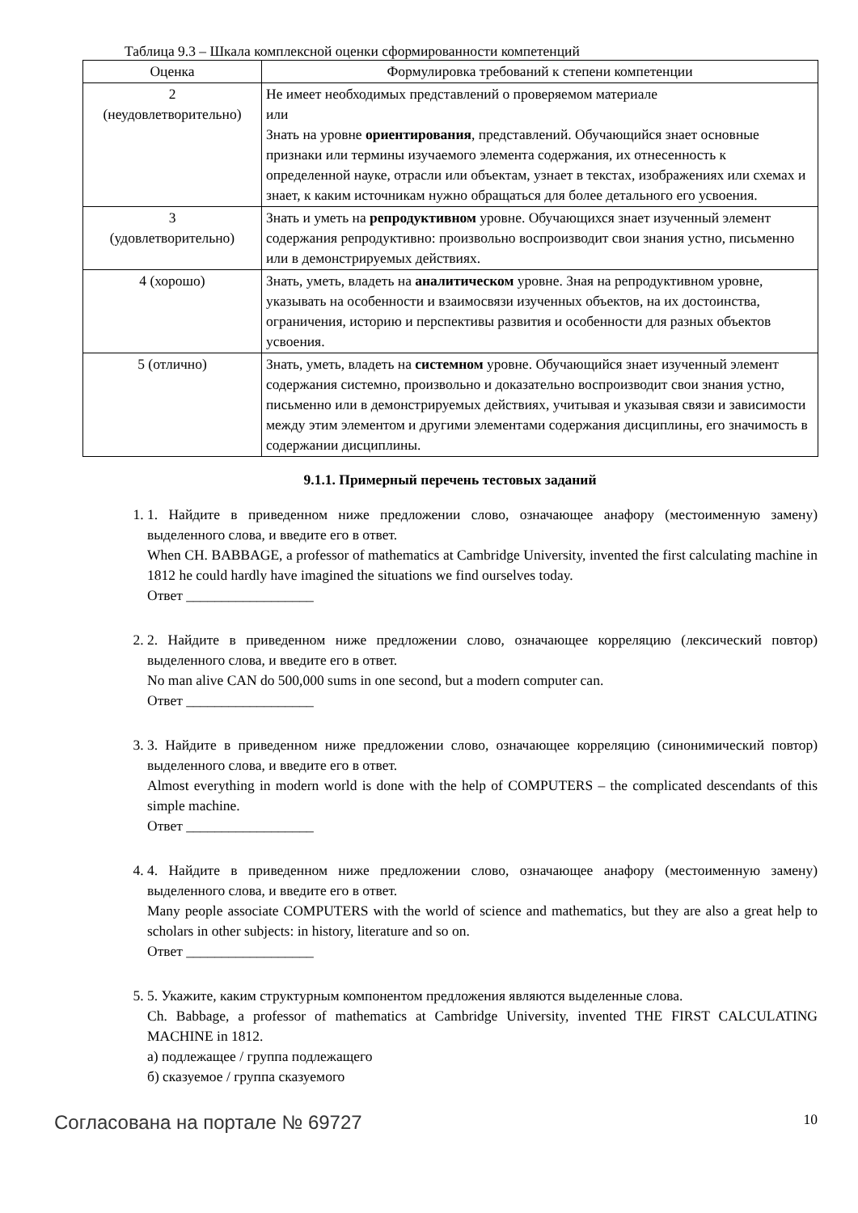Таблица 9.3 – Шкала комплексной оценки сформированности компетенций
| Оценка | Формулировка требований к степени компетенции |
| --- | --- |
| 2 (неудовлетворительно) | Не имеет необходимых представлений о проверяемом материале или Знать на уровне ориентирования , представлений. Обучающийся знает основные признаки или термины изучаемого элемента содержания, их отнесенность к определенной науке, отрасли или объектам, узнает в текстах, изображениях или схемах и знает, к каким источникам нужно обращаться для более детального его усвоения. |
| 3 (удовлетворительно) | Знать и уметь на репродуктивном уровне. Обучающихся знает изученный элемент содержания репродуктивно: произвольно воспроизводит свои знания устно, письменно или в демонстрируемых действиях. |
| 4 (хорошо) | Знать, уметь, владеть на аналитическом уровне. Зная на репродуктивном уровне, указывать на особенности и взаимосвязи изученных объектов, на их достоинства, ограничения, историю и перспективы развития и особенности для разных объектов усвоения. |
| 5 (отлично) | Знать, уметь, владеть на системном уровне. Обучающийся знает изученный элемент содержания системно, произвольно и доказательно воспроизводит свои знания устно, письменно или в демонстрируемых действиях, учитывая и указывая связи и зависимости между этим элементом и другими элементами содержания дисциплины, его значимость в содержании дисциплины. |
9.1.1. Примерный перечень тестовых заданий
1. 1. Найдите в приведенном ниже предложении слово, означающее анафору (местоименную замену) выделенного слова, и введите его в ответ.
When CH. BABBAGE, a professor of mathematics at Cambridge University, invented the first calculating machine in 1812 he could hardly have imagined the situations we find ourselves today.
Ответ __________________
2. 2. Найдите в приведенном ниже предложении слово, означающее корреляцию (лексический повтор) выделенного слова, и введите его в ответ.
No man alive CAN do 500,000 sums in one second, but a modern computer can.
Ответ __________________
3. 3. Найдите в приведенном ниже предложении слово, означающее корреляцию (синонимический повтор) выделенного слова, и введите его в ответ.
Almost everything in modern world is done with the help of COMPUTERS – the complicated descendants of this simple machine.
Ответ __________________
4. 4. Найдите в приведенном ниже предложении слово, означающее анафору (местоименную замену) выделенного слова, и введите его в ответ.
Many people associate COMPUTERS with the world of science and mathematics, but they are also a great help to scholars in other subjects: in history, literature and so on.
Ответ __________________
5. 5. Укажите, каким структурным компонентом предложения являются выделенные слова.
Ch. Babbage, a professor of mathematics at Cambridge University, invented THE FIRST CALCULATING MACHINE in 1812.
а) подлежащее / группа подлежащего
б) сказуемое / группа сказуемого
Согласована на портале № 69727 10